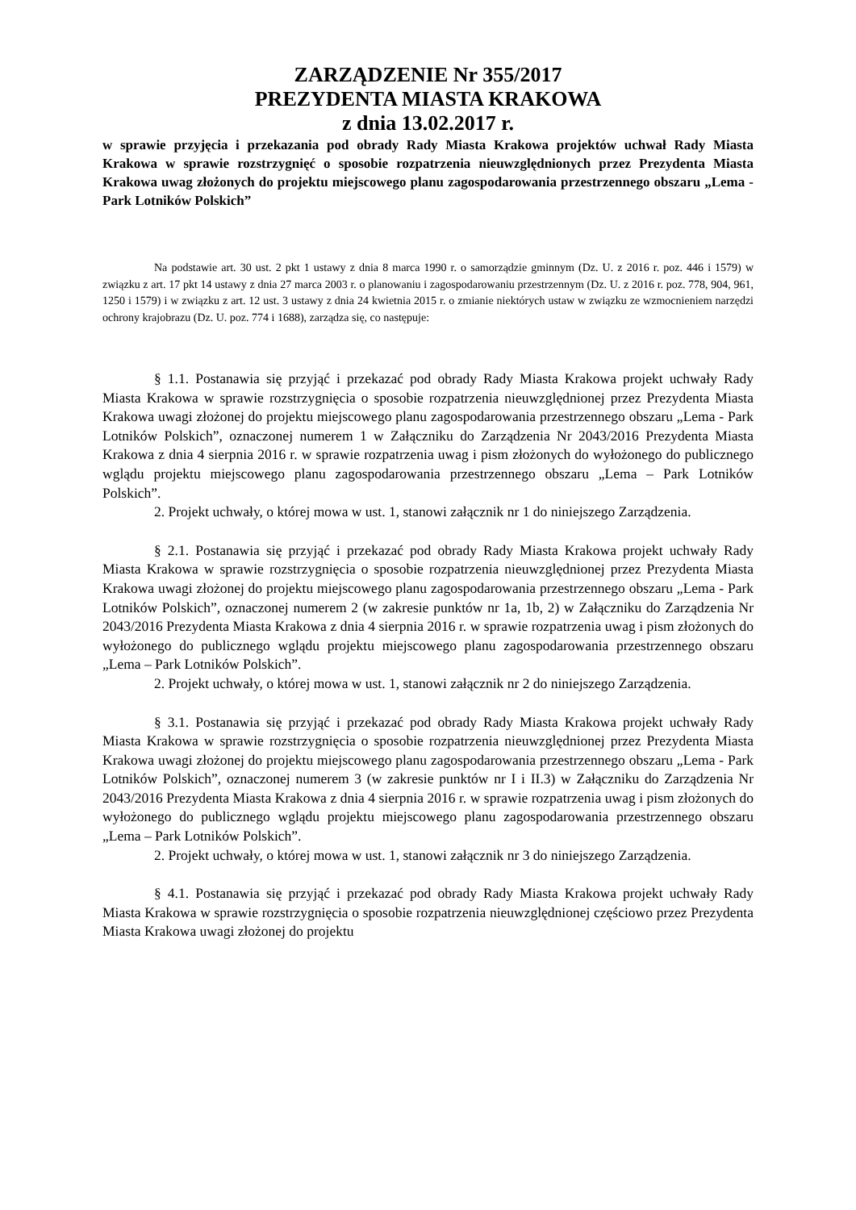ZARZĄDZENIE Nr 355/2017
PREZYDENTA MIASTA KRAKOWA
z dnia 13.02.2017 r.
w sprawie przyjęcia i przekazania pod obrady Rady Miasta Krakowa projektów uchwał Rady Miasta Krakowa w sprawie rozstrzygnięć o sposobie rozpatrzenia nieuwzględnionych przez Prezydenta Miasta Krakowa uwag złożonych do projektu miejscowego planu zagospodarowania przestrzennego obszaru „Lema - Park Lotników Polskich”
Na podstawie art. 30 ust. 2 pkt 1 ustawy z dnia 8 marca 1990 r. o samorządzie gminnym (Dz. U. z 2016 r. poz. 446 i 1579) w związku z art. 17 pkt 14 ustawy z dnia 27 marca 2003 r. o planowaniu i zagospodarowaniu przestrzennym (Dz. U. z 2016 r. poz. 778, 904, 961, 1250 i 1579) i w związku z art. 12 ust. 3 ustawy z dnia 24 kwietnia 2015 r. o zmianie niektórych ustaw w związku ze wzmocnieniem narzędzi ochrony krajobrazu (Dz. U. poz. 774 i 1688), zarządza się, co następuje:
§ 1.1. Postanawia się przyjąć i przekazać pod obrady Rady Miasta Krakowa projekt uchwały Rady Miasta Krakowa w sprawie rozstrzygnięcia o sposobie rozpatrzenia nieuwzględnionej przez Prezydenta Miasta Krakowa uwagi złożonej do projektu miejscowego planu zagospodarowania przestrzennego obszaru „Lema - Park Lotników Polskich”, oznaczonej numerem 1 w Załączniku do Zarządzenia Nr 2043/2016 Prezydenta Miasta Krakowa z dnia 4 sierpnia 2016 r. w sprawie rozpatrzenia uwag i pism złożonych do wyłożonego do publicznego wglądu projektu miejscowego planu zagospodarowania przestrzennego obszaru „Lema – Park Lotników Polskich”.
2. Projekt uchwały, o której mowa w ust. 1, stanowi załącznik nr 1 do niniejszego Zarządzenia.
§ 2.1. Postanawia się przyjąć i przekazać pod obrady Rady Miasta Krakowa projekt uchwały Rady Miasta Krakowa w sprawie rozstrzygnięcia o sposobie rozpatrzenia nieuwzględnionej przez Prezydenta Miasta Krakowa uwagi złożonej do projektu miejscowego planu zagospodarowania przestrzennego obszaru „Lema - Park Lotników Polskich”, oznaczonej numerem 2 (w zakresie punktów nr 1a, 1b, 2) w Załączniku do Zarządzenia Nr 2043/2016 Prezydenta Miasta Krakowa z dnia 4 sierpnia 2016 r. w sprawie rozpatrzenia uwag i pism złożonych do wyłożonego do publicznego wglądu projektu miejscowego planu zagospodarowania przestrzennego obszaru „Lema – Park Lotników Polskich”.
2. Projekt uchwały, o której mowa w ust. 1, stanowi załącznik nr 2 do niniejszego Zarządzenia.
§ 3.1. Postanawia się przyjąć i przekazać pod obrady Rady Miasta Krakowa projekt uchwały Rady Miasta Krakowa w sprawie rozstrzygnięcia o sposobie rozpatrzenia nieuwzględnionej przez Prezydenta Miasta Krakowa uwagi złożonej do projektu miejscowego planu zagospodarowania przestrzennego obszaru „Lema - Park Lotników Polskich”, oznaczonej numerem 3 (w zakresie punktów nr I i II.3) w Załączniku do Zarządzenia Nr 2043/2016 Prezydenta Miasta Krakowa z dnia 4 sierpnia 2016 r. w sprawie rozpatrzenia uwag i pism złożonych do wyłożonego do publicznego wglądu projektu miejscowego planu zagospodarowania przestrzennego obszaru „Lema – Park Lotników Polskich”.
2. Projekt uchwały, o której mowa w ust. 1, stanowi załącznik nr 3 do niniejszego Zarządzenia.
§ 4.1. Postanawia się przyjąć i przekazać pod obrady Rady Miasta Krakowa projekt uchwały Rady Miasta Krakowa w sprawie rozstrzygnięcia o sposobie rozpatrzenia nieuwzględnionej częściowo przez Prezydenta Miasta Krakowa uwagi złożonej do projektu